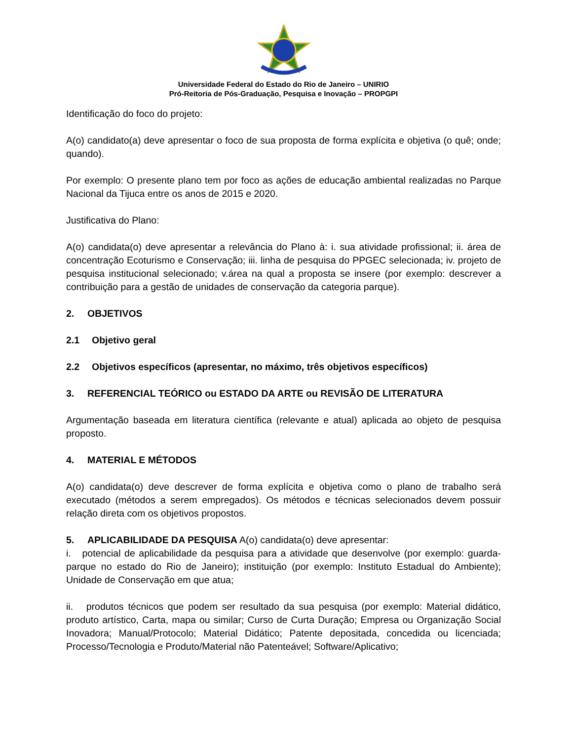Universidade Federal do Estado do Rio de Janeiro – UNIRIO
Pró-Reitoria de Pós-Graduação, Pesquisa e Inovação – PROPGPI
Identificação do foco do projeto:
A(o) candidato(a) deve apresentar o foco de sua proposta de forma explícita e objetiva (o quê; onde; quando).
Por exemplo: O presente plano tem por foco as ações de educação ambiental realizadas no Parque Nacional da Tijuca entre os anos de 2015 e 2020.
Justificativa do Plano:
A(o) candidata(o) deve apresentar a relevância do Plano à: i. sua atividade profissional; ii. área de concentração Ecoturismo e Conservação; iii. linha de pesquisa do PPGEC selecionada; iv. projeto de pesquisa institucional selecionado; v.área na qual a proposta se insere (por exemplo: descrever a contribuição para a gestão de unidades de conservação da categoria parque).
2. OBJETIVOS
2.1 Objetivo geral
2.2 Objetivos específicos (apresentar, no máximo, três objetivos específicos)
3. REFERENCIAL TEÓRICO ou ESTADO DA ARTE ou REVISÃO DE LITERATURA
Argumentação baseada em literatura científica (relevante e atual) aplicada ao objeto de pesquisa proposto.
4. MATERIAL E MÉTODOS
A(o) candidata(o) deve descrever de forma explícita e objetiva como o plano de trabalho será executado (métodos a serem empregados). Os métodos e técnicas selecionados devem possuir relação direta com os objetivos propostos.
5. APLICABILIDADE DA PESQUISA A(o) candidata(o) deve apresentar:
i. potencial de aplicabilidade da pesquisa para a atividade que desenvolve (por exemplo: guarda-parque no estado do Rio de Janeiro); instituição (por exemplo: Instituto Estadual do Ambiente); Unidade de Conservação em que atua;
ii. produtos técnicos que podem ser resultado da sua pesquisa (por exemplo: Material didático, produto artístico, Carta, mapa ou similar; Curso de Curta Duração; Empresa ou Organização Social Inovadora; Manual/Protocolo; Material Didático; Patente depositada, concedida ou licenciada; Processo/Tecnologia e Produto/Material não Patenteável; Software/Aplicativo;